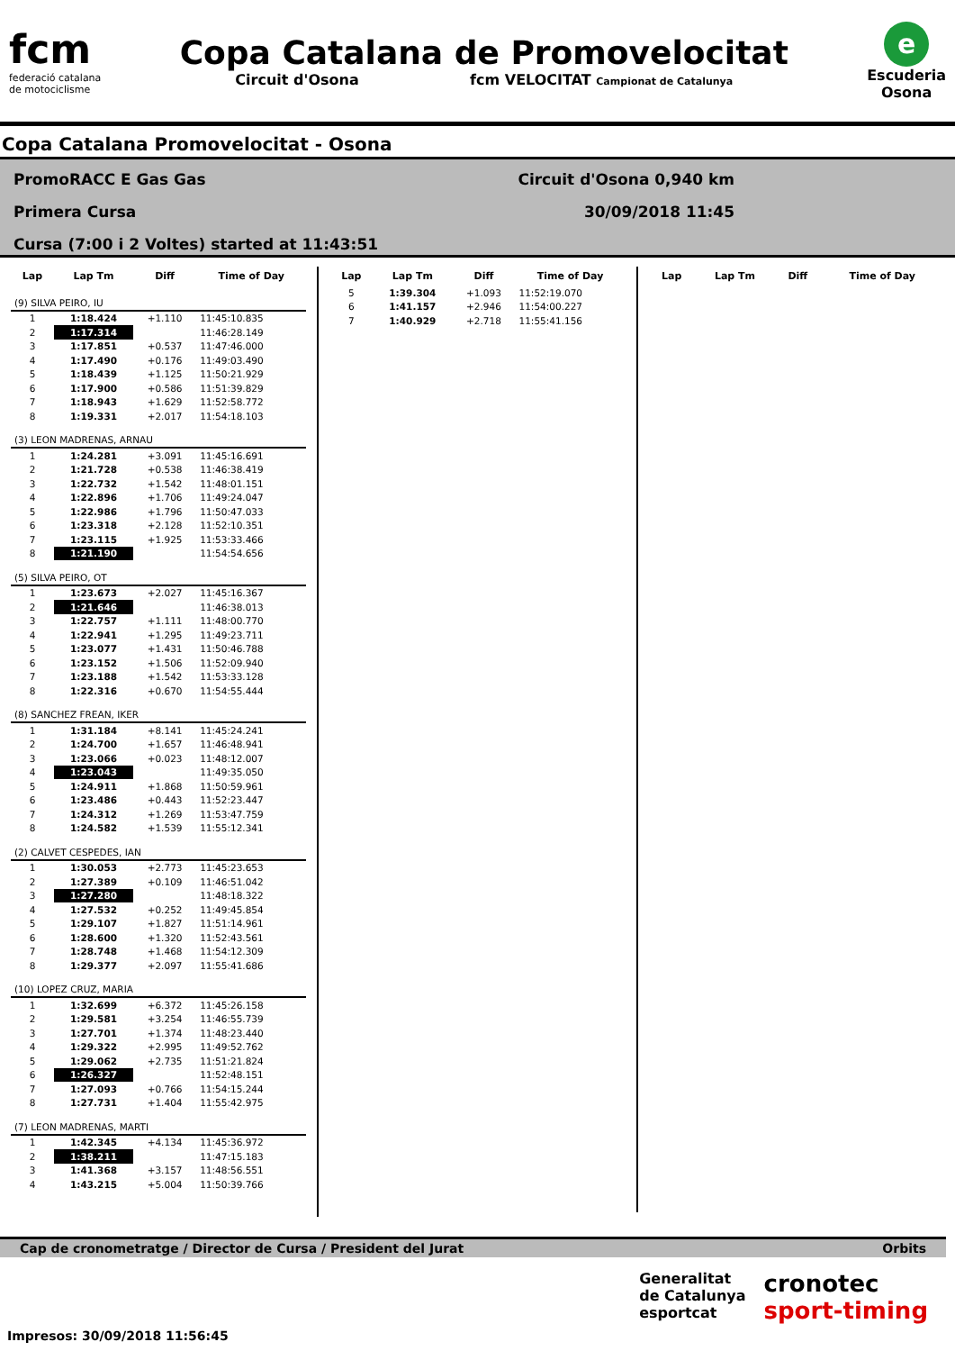fcm
federació catalana
de motociclisme
Copa Catalana de Promovelocitat
Circuit d'Osona fcm VELOCITAT Campionat de Catalunya
e
Escuderia
Osona
Copa Catalana Promovelocitat - Osona
PromoRACC E Gas Gas
Primera Cursa
Cursa (7:00 i 2 Voltes) started at 11:43:51
Circuit d'Osona 0,940 km
30/09/2018 11:45
| Lap | Lap Tm | Diff | Time of Day |
| --- | --- | --- | --- |
| (9) SILVA PEIRO, IU | | | |
| 1 | 1:18.424 | +1.110 | 11:45:10.835 |
| 2 | 1:17.314 | | 11:46:28.149 |
| 3 | 1:17.851 | +0.537 | 11:47:46.000 |
| 4 | 1:17.490 | +0.176 | 11:49:03.490 |
| 5 | 1:18.439 | +1.125 | 11:50:21.929 |
| 6 | 1:17.900 | +0.586 | 11:51:39.829 |
| 7 | 1:18.943 | +1.629 | 11:52:58.772 |
| 8 | 1:19.331 | +2.017 | 11:54:18.103 |
| (3) LEON MADRENAS, ARNAU | | | |
| 1 | 1:24.281 | +3.091 | 11:45:16.691 |
| 2 | 1:21.728 | +0.538 | 11:46:38.419 |
| 3 | 1:22.732 | +1.542 | 11:48:01.151 |
| 4 | 1:22.896 | +1.706 | 11:49:24.047 |
| 5 | 1:22.986 | +1.796 | 11:50:47.033 |
| 6 | 1:23.318 | +2.128 | 11:52:10.351 |
| 7 | 1:23.115 | +1.925 | 11:53:33.466 |
| 8 | 1:21.190 | | 11:54:54.656 |
| (5) SILVA PEIRO, OT | | | |
| 1 | 1:23.673 | +2.027 | 11:45:16.367 |
| 2 | 1:21.646 | | 11:46:38.013 |
| 3 | 1:22.757 | +1.111 | 11:48:00.770 |
| 4 | 1:22.941 | +1.295 | 11:49:23.711 |
| 5 | 1:23.077 | +1.431 | 11:50:46.788 |
| 6 | 1:23.152 | +1.506 | 11:52:09.940 |
| 7 | 1:23.188 | +1.542 | 11:53:33.128 |
| 8 | 1:22.316 | +0.670 | 11:54:55.444 |
| (8) SANCHEZ FREAN, IKER | | | |
| 1 | 1:31.184 | +8.141 | 11:45:24.241 |
| 2 | 1:24.700 | +1.657 | 11:46:48.941 |
| 3 | 1:23.066 | +0.023 | 11:48:12.007 |
| 4 | 1:23.043 | | 11:49:35.050 |
| 5 | 1:24.911 | +1.868 | 11:50:59.961 |
| 6 | 1:23.486 | +0.443 | 11:52:23.447 |
| 7 | 1:24.312 | +1.269 | 11:53:47.759 |
| 8 | 1:24.582 | +1.539 | 11:55:12.341 |
| (2) CALVET CESPEDES, IAN | | | |
| 1 | 1:30.053 | +2.773 | 11:45:23.653 |
| 2 | 1:27.389 | +0.109 | 11:46:51.042 |
| 3 | 1:27.280 | | 11:48:18.322 |
| 4 | 1:27.532 | +0.252 | 11:49:45.854 |
| 5 | 1:29.107 | +1.827 | 11:51:14.961 |
| 6 | 1:28.600 | +1.320 | 11:52:43.561 |
| 7 | 1:28.748 | +1.468 | 11:54:12.309 |
| 8 | 1:29.377 | +2.097 | 11:55:41.686 |
| (10) LOPEZ CRUZ, MARIA | | | |
| 1 | 1:32.699 | +6.372 | 11:45:26.158 |
| 2 | 1:29.581 | +3.254 | 11:46:55.739 |
| 3 | 1:27.701 | +1.374 | 11:48:23.440 |
| 4 | 1:29.322 | +2.995 | 11:49:52.762 |
| 5 | 1:29.062 | +2.735 | 11:51:21.824 |
| 6 | 1:26.327 | | 11:52:48.151 |
| 7 | 1:27.093 | +0.766 | 11:54:15.244 |
| 8 | 1:27.731 | +1.404 | 11:55:42.975 |
| (7) LEON MADRENAS, MARTI | | | |
| 1 | 1:42.345 | +4.134 | 11:45:36.972 |
| 2 | 1:38.211 | | 11:47:15.183 |
| 3 | 1:41.368 | +3.157 | 11:48:56.551 |
| 4 | 1:43.215 | +5.004 | 11:50:39.766 |
| Lap | Lap Tm | Diff | Time of Day |
| --- | --- | --- | --- |
| 5 | 1:39.304 | +1.093 | 11:52:19.070 |
| 6 | 1:41.157 | +2.946 | 11:54:00.227 |
| 7 | 1:40.929 | +2.718 | 11:55:41.156 |
| Lap | Lap Tm | Diff | Time of Day |
| --- | --- | --- | --- |
Cap de cronometratge / Director de Cursa / President del Jurat Orbits
Generalitat
de Catalunya
esportcat
cronotec
sport-timing
Impresos: 30/09/2018 11:56:45